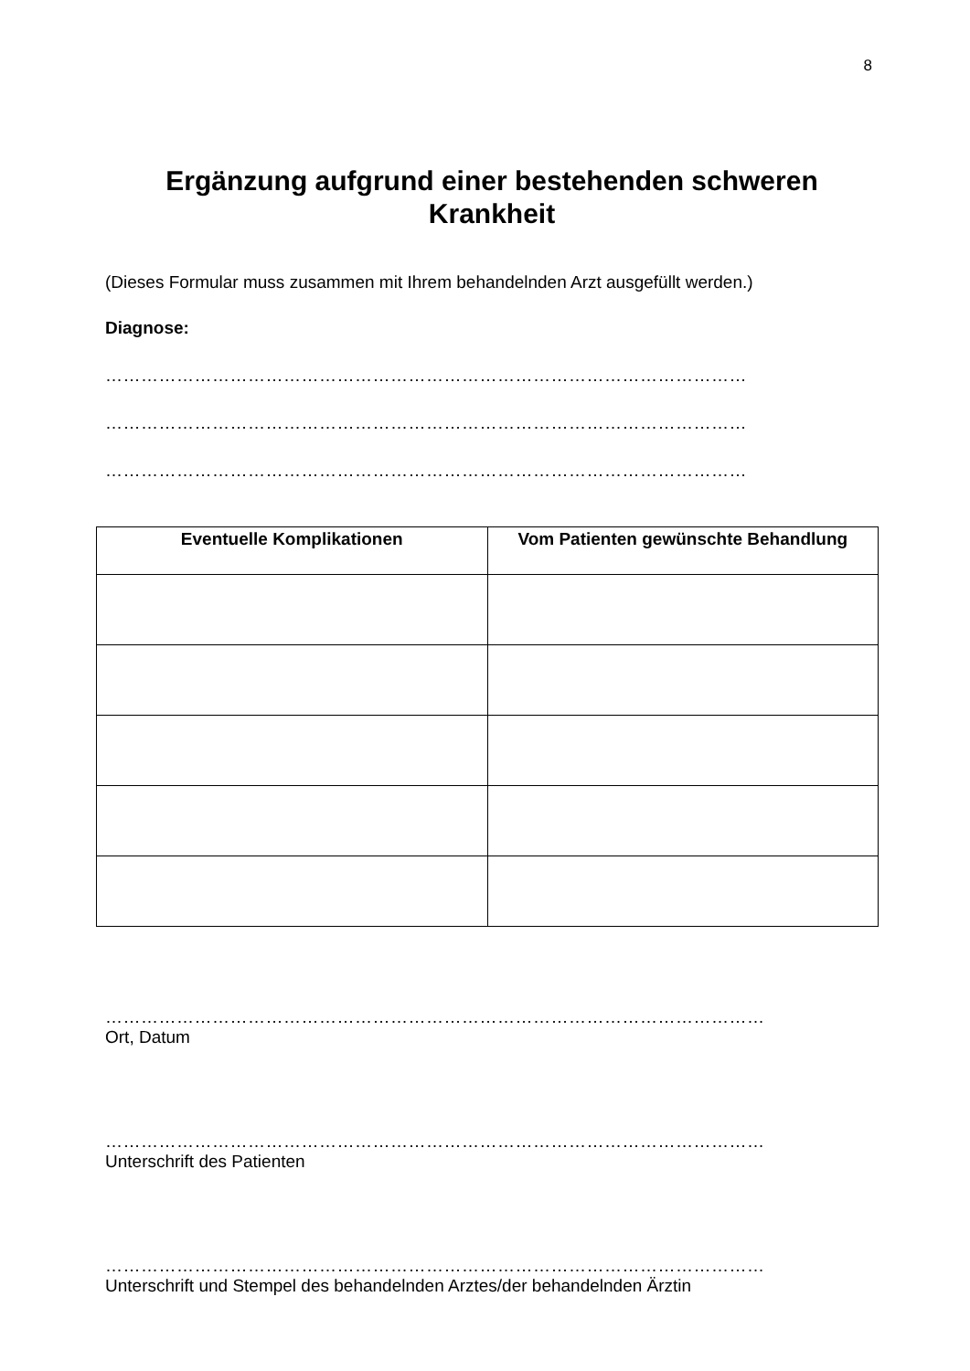8
Ergänzung aufgrund einer bestehenden schweren Krankheit
(Dieses Formular muss zusammen mit Ihrem behandelnden Arzt ausgefüllt werden.)
Diagnose:
………………………………………………………………………………………………
………………………………………………………………………………………………
………………………………………………………………………………………………
| Eventuelle Komplikationen | Vom Patienten gewünschte Behandlung |
| --- | --- |
…………………………………………………………………………………………………
Ort, Datum
…………………………………………………………………………………………………
Unterschrift des Patienten
…………………………………………………………………………………………………
Unterschrift und Stempel des behandelnden Arztes/der behandelnden Ärztin